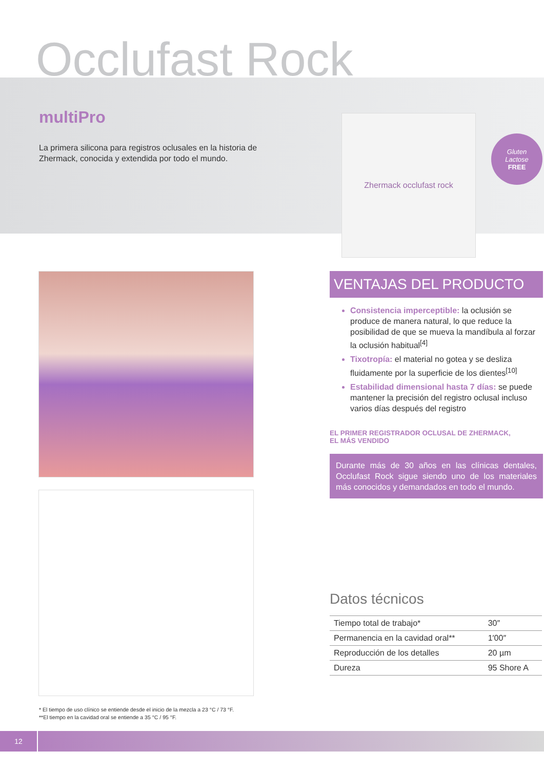Occlufast Rock
multiPro
La primera silicona para registros oclusales en la historia de Zhermack, conocida y extendida por todo el mundo.
Zhermack occlufast rock
Gluten
Lactose
FREE
VENTAJAS DEL PRODUCTO
Consistencia imperceptible: la oclusión se produce de manera natural, lo que reduce la posibilidad de que se mueva la mandíbula al forzar la oclusión habitual<sup>[4]</sup>
Tixotropía: el material no gotea y se desliza fluidamente por la superficie de los dientes<sup>[10]</sup>
Estabilidad dimensional hasta 7 días: se puede mantener la precisión del registro oclusal incluso varios días después del registro
EL PRIMER REGISTRADOR OCLUSAL DE ZHERMACK,
EL MÁS VENDIDO
Durante más de 30 años en las clínicas dentales, Occlufast Rock sigue siendo uno de los materiales más conocidos y demandados en todo el mundo.
Datos técnicos
| Tiempo total de trabajo* | 30″ |
| Permanencia en la cavidad oral** | 1′00″ |
| Reproducción de los detalles | 20 µm |
| Dureza | 95 Shore A |
* El tiempo de uso clínico se entiende desde el inicio de la mezcla a 23 °C / 73 °F.
**El tiempo en la cavidad oral se entiende a 35 °C / 95 °F.
12